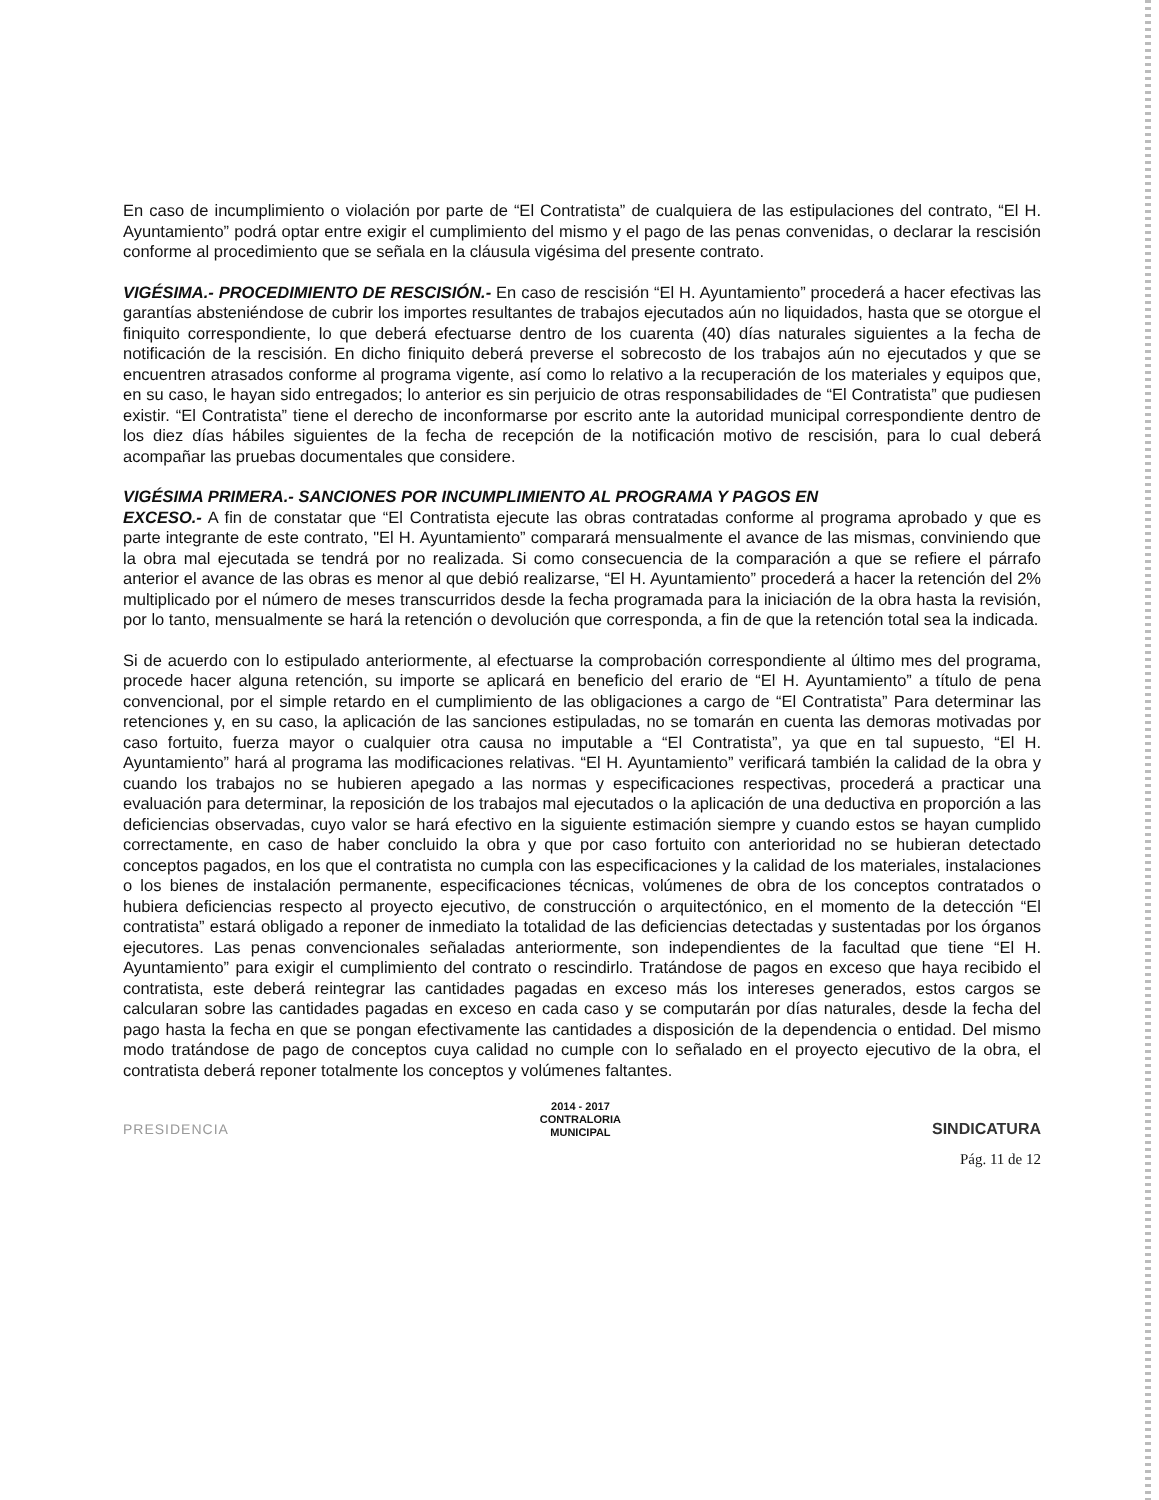En caso de incumplimiento o violación por parte de “El Contratista” de cualquiera de las estipulaciones del contrato, “El H. Ayuntamiento” podrá optar entre exigir el cumplimiento del mismo y el pago de las penas convenidas, o declarar la rescisión conforme al procedimiento que se señala en la cláusula vigésima del presente contrato.
VIGÉSIMA.- PROCEDIMIENTO DE RESCISIÓN.- En caso de rescisión “El H. Ayuntamiento” procederá a hacer efectivas las garantías absteniéndose de cubrir los importes resultantes de trabajos ejecutados aún no liquidados, hasta que se otorgue el finiquito correspondiente, lo que deberá efectuarse dentro de los cuarenta (40) días naturales siguientes a la fecha de notificación de la rescisión. En dicho finiquito deberá preverse el sobrecosto de los trabajos aún no ejecutados y que se encuentren atrasados conforme al programa vigente, así como lo relativo a la recuperación de los materiales y equipos que, en su caso, le hayan sido entregados; lo anterior es sin perjuicio de otras responsabilidades de “El Contratista” que pudiesen existir. “El Contratista” tiene el derecho de inconformarse por escrito ante la autoridad municipal correspondiente dentro de los diez días hábiles siguientes de la fecha de recepción de la notificación motivo de rescisión, para lo cual deberá acompañar las pruebas documentales que considere.
VIGÉSIMA PRIMERA.- SANCIONES POR INCUMPLIMIENTO AL PROGRAMA Y PAGOS EN
EXCESO.- A fin de constatar que “El Contratista ejecute las obras contratadas conforme al programa aprobado y que es parte integrante de este contrato, "El H. Ayuntamiento” comparará mensualmente el avance de las mismas, conviniendo que la obra mal ejecutada se tendrá por no realizada. Si como consecuencia de la comparación a que se refiere el párrafo anterior el avance de las obras es menor al que debió realizarse, “El H. Ayuntamiento” procederá a hacer la retención del 2% multiplicado por el número de meses transcurridos desde la fecha programada para la iniciación de la obra hasta la revisión, por lo tanto, mensualmente se hará la retención o devolución que corresponda, a fin de que la retención total sea la indicada.
Si de acuerdo con lo estipulado anteriormente, al efectuarse la comprobación correspondiente al último mes del programa, procede hacer alguna retención, su importe se aplicará en beneficio del erario de “El H. Ayuntamiento” a título de pena convencional, por el simple retardo en el cumplimiento de las obligaciones a cargo de “El Contratista” Para determinar las retenciones y, en su caso, la aplicación de las sanciones estipuladas, no se tomarán en cuenta las demoras motivadas por caso fortuito, fuerza mayor o cualquier otra causa no imputable a “El Contratista”, ya que en tal supuesto, “El H. Ayuntamiento” hará al programa las modificaciones relativas. “El H. Ayuntamiento” verificará también la calidad de la obra y cuando los trabajos no se hubieren apegado a las normas y especificaciones respectivas, procederá a practicar una evaluación para determinar, la reposición de los trabajos mal ejecutados o la aplicación de una deductiva en proporción a las deficiencias observadas, cuyo valor se hará efectivo en la siguiente estimación siempre y cuando estos se hayan cumplido correctamente, en caso de haber concluido la obra y que por caso fortuito con anterioridad no se hubieran detectado conceptos pagados, en los que el contratista no cumpla con las especificaciones y la calidad de los materiales, instalaciones o los bienes de instalación permanente, especificaciones técnicas, volúmenes de obra de los conceptos contratados o hubiera deficiencias respecto al proyecto ejecutivo, de construcción o arquitectónico, en el momento de la detección “El contratista” estará obligado a reponer de inmediato la totalidad de las deficiencias detectadas y sustentadas por los órganos ejecutores. Las penas convencionales señaladas anteriormente, son independientes de la facultad que tiene “El H. Ayuntamiento” para exigir el cumplimiento del contrato o rescindirlo. Tratándose de pagos en exceso que haya recibido el contratista, este deberá reintegrar las cantidades pagadas en exceso más los intereses generados, estos cargos se calcularan sobre las cantidades pagadas en exceso en cada caso y se computarán por días naturales, desde la fecha del pago hasta la fecha en que se pongan efectivamente las cantidades a disposición de la dependencia o entidad. Del mismo modo tratándose de pago de conceptos cuya calidad no cumple con lo señalado en el proyecto ejecutivo de la obra, el contratista deberá reponer totalmente los conceptos y volúmenes faltantes.
PRESIDENCIA
2014 - 2017
CONTRALORIA
MUNICIPAL
SINDICATURA
Pág. 11 de 12